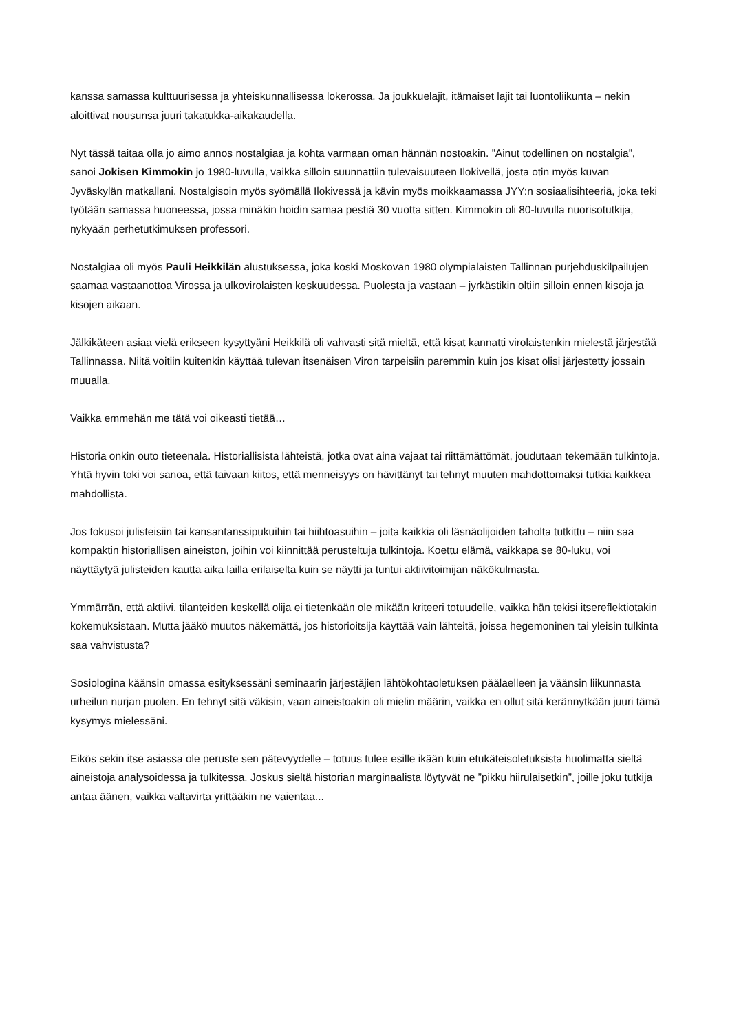kanssa samassa kulttuurisessa ja yhteiskunnallisessa lokerossa. Ja joukkuelajit, itämaiset lajit tai luontoliikunta – nekin aloittivat nousunsa juuri takatukka-aikakaudella.
Nyt tässä taitaa olla jo aimo annos nostalgiaa ja kohta varmaan oman hännän nostoakin. ”Ainut todellinen on nostalgia”, sanoi Jokisen Kimmokin jo 1980-luvulla, vaikka silloin suunnattiin tulevaisuuteen Ilokivellä, josta otin myös kuvan Jyväskylän matkallani. Nostalgisoin myös syömällä Ilokivessä ja kävin myös moikkaamassa JYY:n sosiaalisihteeriä, joka teki työtään samassa huoneessa, jossa minäkin hoidin samaa pestiä 30 vuotta sitten. Kimmokin oli 80-luvulla nuorisotutkija, nykyään perhetutkimuksen professori.
Nostalgiaa oli myös Pauli Heikkilän alustuksessa, joka koski Moskovan 1980 olympialaisten Tallinnan purjehduskilpailujen saamaa vastaanottoa Virossa ja ulkovirolaisten keskuudessa. Puolesta ja vastaan – jyrkästikin oltiin silloin ennen kisoja ja kisojen aikaan.
Jälkikäteen asiaa vielä erikseen kysyttyäni Heikkilä oli vahvasti sitä mieltä, että kisat kannatti virolaistenkin mielestä järjestää Tallinnassa. Niitä voitiin kuitenkin käyttää tulevan itsenäisen Viron tarpeisiin paremmin kuin jos kisat olisi järjestetty jossain muualla.
Vaikka emmehän me tätä voi oikeasti tietää…
Historia onkin outo tieteenala. Historiallisista lähteistä, jotka ovat aina vajaat tai riittämättömät, joudutaan tekemään tulkintoja. Yhtä hyvin toki voi sanoa, että taivaan kiitos, että menneisyys on hävittänyt tai tehnyt muuten mahdottomaksi tutkia kaikkea mahdollista.
Jos fokusoi julisteisiin tai kansantanssipukuihin tai hiihtoasuihin – joita kaikkia oli läsnäolijoiden taholta tutkittu – niin saa kompaktin historiallisen aineiston, joihin voi kiinnittää perusteltuja tulkintoja. Koettu elämä, vaikkapa se 80-luku, voi näyttäytyä julisteiden kautta aika lailla erilaiselta kuin se näytti ja tuntui aktiivitoimijan näkökulmasta.
Ymmärrän, että aktiivi, tilanteiden keskellä olija ei tietenkään ole mikään kriteeri totuudelle, vaikka hän tekisi itsereflektiotakin kokemuksistaan. Mutta jääkö muutos näkemättä, jos historioitsija käyttää vain lähteitä, joissa hegemoninen tai yleisin tulkinta saa vahvistusta?
Sosiologina käänsin omassa esityksessäni seminaarin järjestäjien lähtökohtaoletuksen päälaelleen ja väänsin liikunnasta urheilun nurjan puolen. En tehnyt sitä väkisin, vaan aineistoakin oli mielin määrin, vaikka en ollut sitä kerännytkään juuri tämä kysymys mielessäni.
Eikös sekin itse asiassa ole peruste sen pätevyydelle – totuus tulee esille ikään kuin etukäteisoletuksista huolimatta sieltä aineistoja analysoidessa ja tulkitessa. Joskus sieltä historian marginaalista löytyvät ne ”pikku hiirulaisetkin”, joille joku tutkija antaa äänen, vaikka valtavirta yrittääkin ne vaientaa...